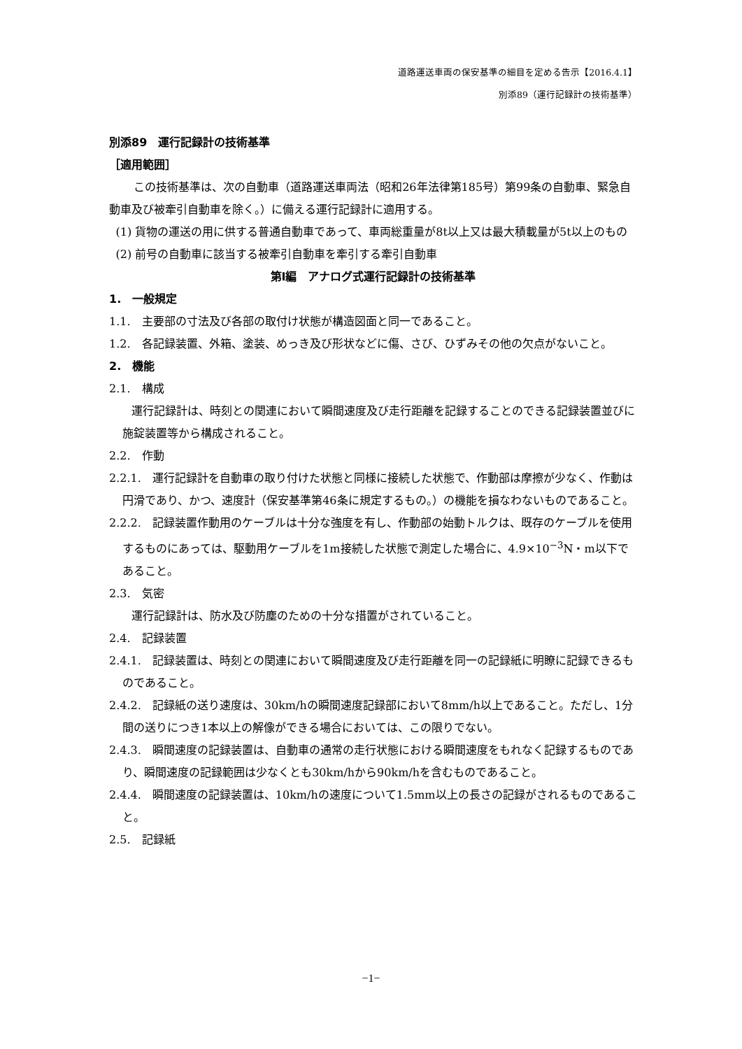道路運送車両の保安基準の細目を定める告示【2016.4.1】
別添89（運行記録計の技術基準）
別添89　運行記録計の技術基準
［適用範囲］
この技術基準は、次の自動車（道路運送車両法（昭和26年法律第185号）第99条の自動車、緊急自動車及び被牽引自動車を除く。）に備える運行記録計に適用する。
(1) 貨物の運送の用に供する普通自動車であって、車両総重量が8t以上又は最大積載量が5t以上のもの
(2) 前号の自動車に該当する被牽引自動車を牽引する牽引自動車
第Ⅰ編　アナログ式運行記録計の技術基準
1.　一般規定
1.1.　主要部の寸法及び各部の取付け状態が構造図面と同一であること。
1.2.　各記録装置、外箱、塗装、めっき及び形状などに傷、さび、ひずみその他の欠点がないこと。
2.　機能
2.1.　構成
運行記録計は、時刻との関連において瞬間速度及び走行距離を記録することのできる記録装置並びに施錠装置等から構成されること。
2.2.　作動
2.2.1.　運行記録計を自動車の取り付けた状態と同様に接続した状態で、作動部は摩擦が少なく、作動は円滑であり、かつ、速度計（保安基準第46条に規定するもの。）の機能を損なわないものであること。
2.2.2.　記録装置作動用のケーブルは十分な強度を有し、作動部の始動トルクは、既存のケーブルを使用するものにあっては、駆動用ケーブルを1m接続した状態で測定した場合に、4.9×10<sup>−3</sup>N・m以下であること。
2.3.　気密
運行記録計は、防水及び防塵のための十分な措置がされていること。
2.4.　記録装置
2.4.1.　記録装置は、時刻との関連において瞬間速度及び走行距離を同一の記録紙に明瞭に記録できるものであること。
2.4.2.　記録紙の送り速度は、30km/hの瞬間速度記録部において8mm/h以上であること。ただし、1分間の送りにつき1本以上の解像ができる場合においては、この限りでない。
2.4.3.　瞬間速度の記録装置は、自動車の通常の走行状態における瞬間速度をもれなく記録するものであり、瞬間速度の記録範囲は少なくとも30km/hから90km/hを含むものであること。
2.4.4.　瞬間速度の記録装置は、10km/hの速度について1.5mm以上の長さの記録がされるものであること。
2.5.　記録紙
−1−